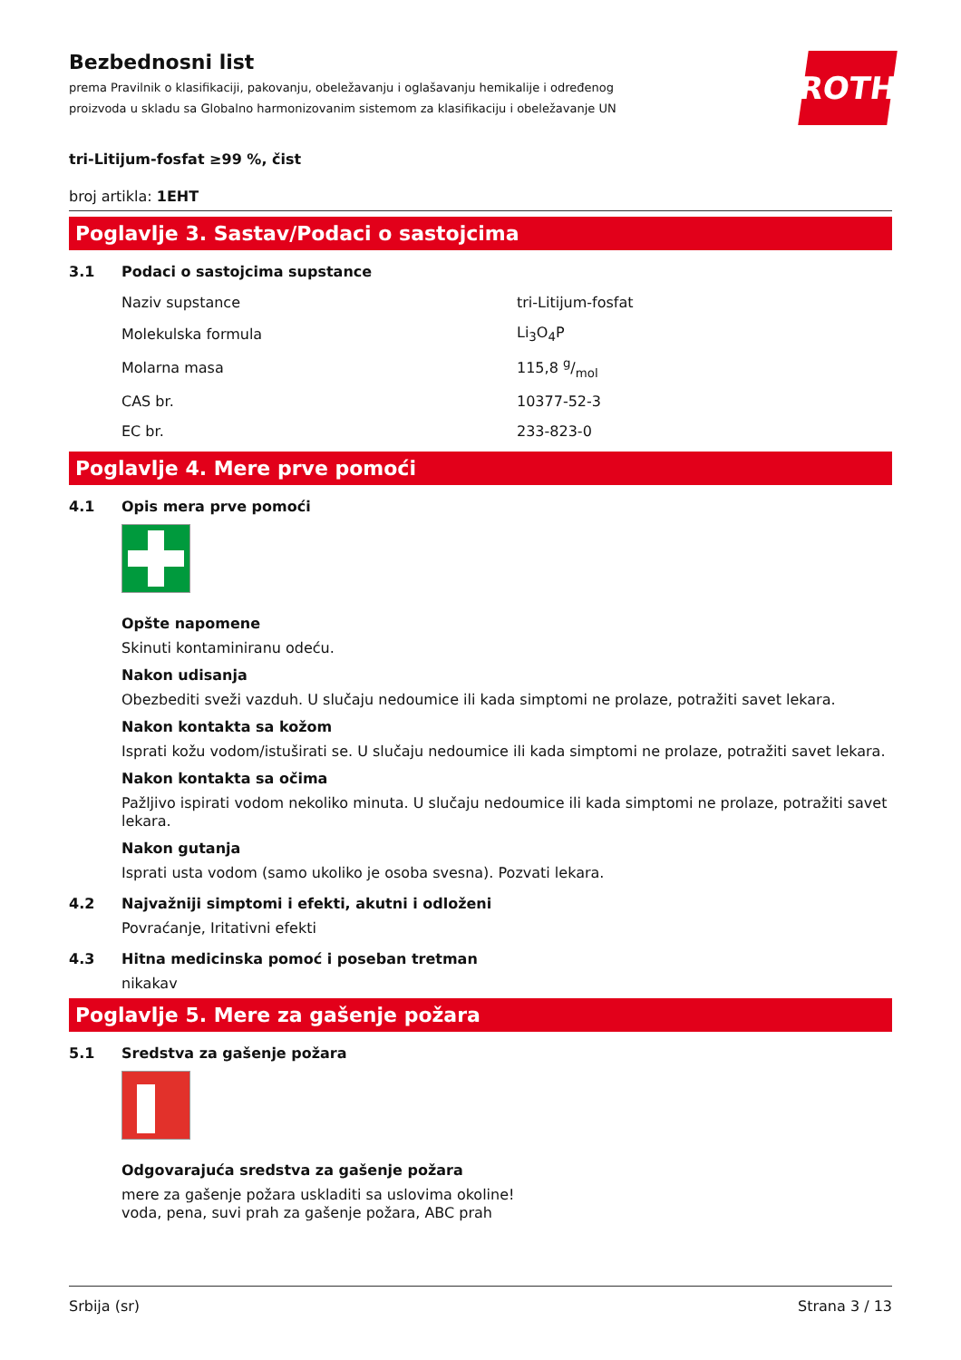Bezbednosni list
prema Pravilnik o klasifikaciji, pakovanju, obeležavanju i oglašavanju hemikalije i određenog
proizvoda u skladu sa Globalno harmonizovanim sistemom za klasifikaciju i obeležavanje UN
ROTH
tri-Litijum-fosfat ≥99 %, čist
broj artikla: 1EHT
Poglavlje 3. Sastav/Podaci o sastojcima
3.1 Podaci o sastojcima supstance
| Naziv supstance | tri-Litijum-fosfat |
| Molekulska formula | Li<sub>3</sub>O<sub>4</sub>P |
| Molarna masa | 115,8 g/mol |
| CAS br. | 10377-52-3 |
| EC br. | 233-823-0 |
Poglavlje 4. Mere prve pomoći
4.1 Opis mera prve pomoći
Opšte napomene
Skinuti kontaminiranu odeću.
Nakon udisanja
Obezbediti sveži vazduh. U slučaju nedoumice ili kada simptomi ne prolaze, potražiti savet lekara.
Nakon kontakta sa kožom
Isprati kožu vodom/istuširati se. U slučaju nedoumice ili kada simptomi ne prolaze, potražiti savet lekara.
Nakon kontakta sa očima
Pažljivo ispirati vodom nekoliko minuta. U slučaju nedoumice ili kada simptomi ne prolaze, potražiti savet lekara.
Nakon gutanja
Isprati usta vodom (samo ukoliko je osoba svesna). Pozvati lekara.
4.2 Najvažniji simptomi i efekti, akutni i odloženi
Povraćanje, Iritativni efekti
4.3 Hitna medicinska pomoć i poseban tretman
nikakav
Poglavlje 5. Mere za gašenje požara
5.1 Sredstva za gašenje požara
Odgovarajuća sredstva za gašenje požara
mere za gašenje požara uskladiti sa uslovima okoline!
voda, pena, suvi prah za gašenje požara, ABC prah
Srbija (sr) Strana 3 / 13